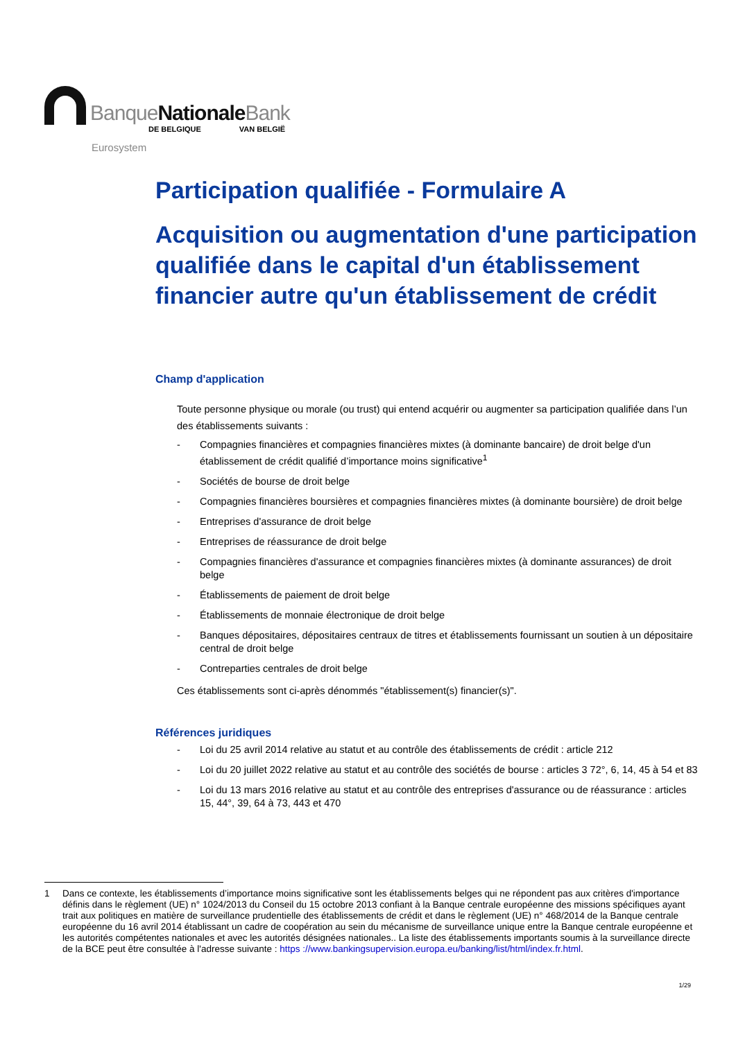BanqueNationale Bank
DE BELGIQUE VAN BELGIË
Eurosystem
Participation qualifiée - Formulaire A
Acquisition ou augmentation d'une participation qualifiée dans le capital d'un établissement financier autre qu'un établissement de crédit
Champ d'application
Toute personne physique ou morale (ou trust) qui entend acquérir ou augmenter sa participation qualifiée dans l’un des établissements suivants :
- Compagnies financières et compagnies financières mixtes (à dominante bancaire) de droit belge d'un établissement de crédit qualifié d’importance moins significative<sup>1</sup>
- Sociétés de bourse de droit belge
- Compagnies financières boursières et compagnies financières mixtes (à dominante boursière) de droit belge
- Entreprises d'assurance de droit belge
- Entreprises de réassurance de droit belge
- Compagnies financières d'assurance et compagnies financières mixtes (à dominante assurances) de droit belge
- Établissements de paiement de droit belge
- Établissements de monnaie électronique de droit belge
- Banques dépositaires, dépositaires centraux de titres et établissements fournissant un soutien à un dépositaire central de droit belge
- Contreparties centrales de droit belge
Ces établissements sont ci-après dénommés "établissement(s) financier(s)".
Références juridiques
- Loi du 25 avril 2014 relative au statut et au contrôle des établissements de crédit : article 212
- Loi du 20 juillet 2022 relative au statut et au contrôle des sociétés de bourse : articles 3 72°, 6, 14, 45 à 54 et 83
- Loi du 13 mars 2016 relative au statut et au contrôle des entreprises d'assurance ou de réassurance : articles 15, 44°, 39, 64 à 73, 443 et 470
1 Dans ce contexte, les établissements d’importance moins significative sont les établissements belges qui ne répondent pas aux critères d'importance définis dans le règlement (UE) n° 1024/2013 du Conseil du 15 octobre 2013 confiant à la Banque centrale européenne des missions spécifiques ayant trait aux politiques en matière de surveillance prudentielle des établissements de crédit et dans le règlement (UE) n° 468/2014 de la Banque centrale européenne du 16 avril 2014 établissant un cadre de coopération au sein du mécanisme de surveillance unique entre la Banque centrale européenne et les autorités compétentes nationales et avec les autorités désignées nationales.. La liste des établissements importants soumis à la surveillance directe de la BCE peut être consultée à l'adresse suivante : https ://www.bankingsupervision.europa.eu/banking/list/html/index.fr.html.
1/29